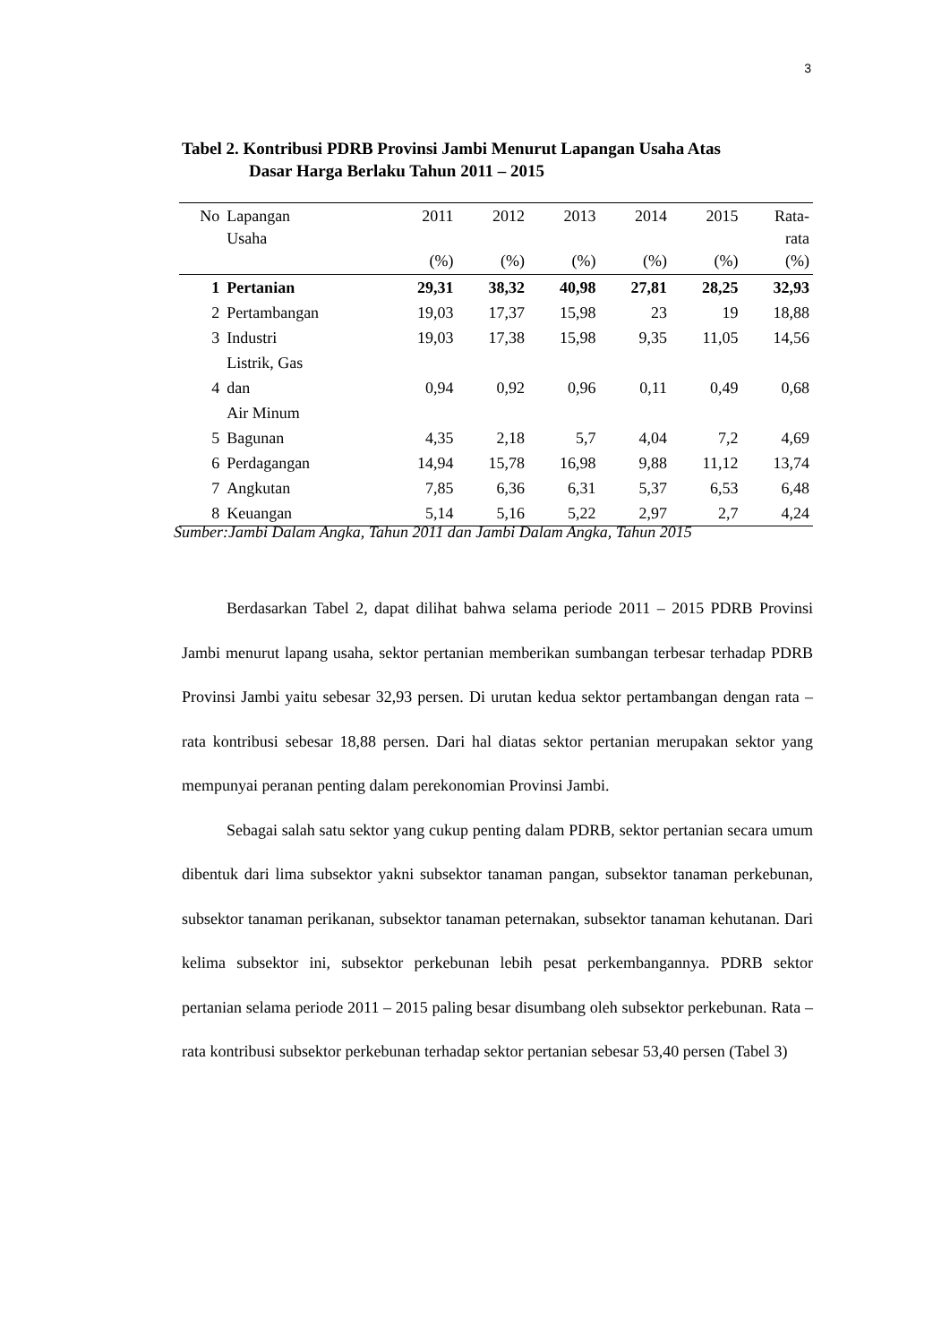3
Tabel 2. Kontribusi PDRB Provinsi Jambi Menurut Lapangan Usaha Atas
Dasar Harga Berlaku Tahun 2011 – 2015
| No | Lapangan Usaha | 2011 (%) | 2012 (%) | 2013 (%) | 2014 (%) | 2015 (%) | Rata- rata (%) |
| --- | --- | --- | --- | --- | --- | --- | --- |
| 1 | Pertanian | 29,31 | 38,32 | 40,98 | 27,81 | 28,25 | 32,93 |
| 2 | Pertambangan | 19,03 | 17,37 | 15,98 | 23 | 19 | 18,88 |
| 3 | Industri | 19,03 | 17,38 | 15,98 | 9,35 | 11,05 | 14,56 |
| 4 | Listrik, Gas dan Air Minum | 0,94 | 0,92 | 0,96 | 0,11 | 0,49 | 0,68 |
| 5 | Bagunan | 4,35 | 2,18 | 5,7 | 4,04 | 7,2 | 4,69 |
| 6 | Perdagangan | 14,94 | 15,78 | 16,98 | 9,88 | 11,12 | 13,74 |
| 7 | Angkutan | 7,85 | 6,36 | 6,31 | 5,37 | 6,53 | 6,48 |
| 8 | Keuangan | 5,14 | 5,16 | 5,22 | 2,97 | 2,7 | 4,24 |
Sumber:Jambi Dalam Angka, Tahun 2011 dan Jambi Dalam Angka, Tahun 2015
Berdasarkan Tabel 2, dapat dilihat bahwa selama periode 2011 – 2015 PDRB Provinsi Jambi menurut lapang usaha, sektor pertanian memberikan sumbangan terbesar terhadap PDRB Provinsi Jambi yaitu sebesar 32,93 persen. Di urutan kedua sektor pertambangan dengan rata – rata kontribusi sebesar 18,88 persen. Dari hal diatas sektor pertanian merupakan sektor yang mempunyai peranan penting dalam perekonomian Provinsi Jambi.
Sebagai salah satu sektor yang cukup penting dalam PDRB, sektor pertanian secara umum dibentuk dari lima subsektor yakni subsektor tanaman pangan, subsektor tanaman perkebunan, subsektor tanaman perikanan, subsektor tanaman peternakan, subsektor tanaman kehutanan. Dari kelima subsektor ini, subsektor perkebunan lebih pesat perkembangannya. PDRB sektor pertanian selama periode 2011 – 2015 paling besar disumbang oleh subsektor perkebunan. Rata – rata kontribusi subsektor perkebunan terhadap sektor pertanian sebesar 53,40 persen (Tabel 3)